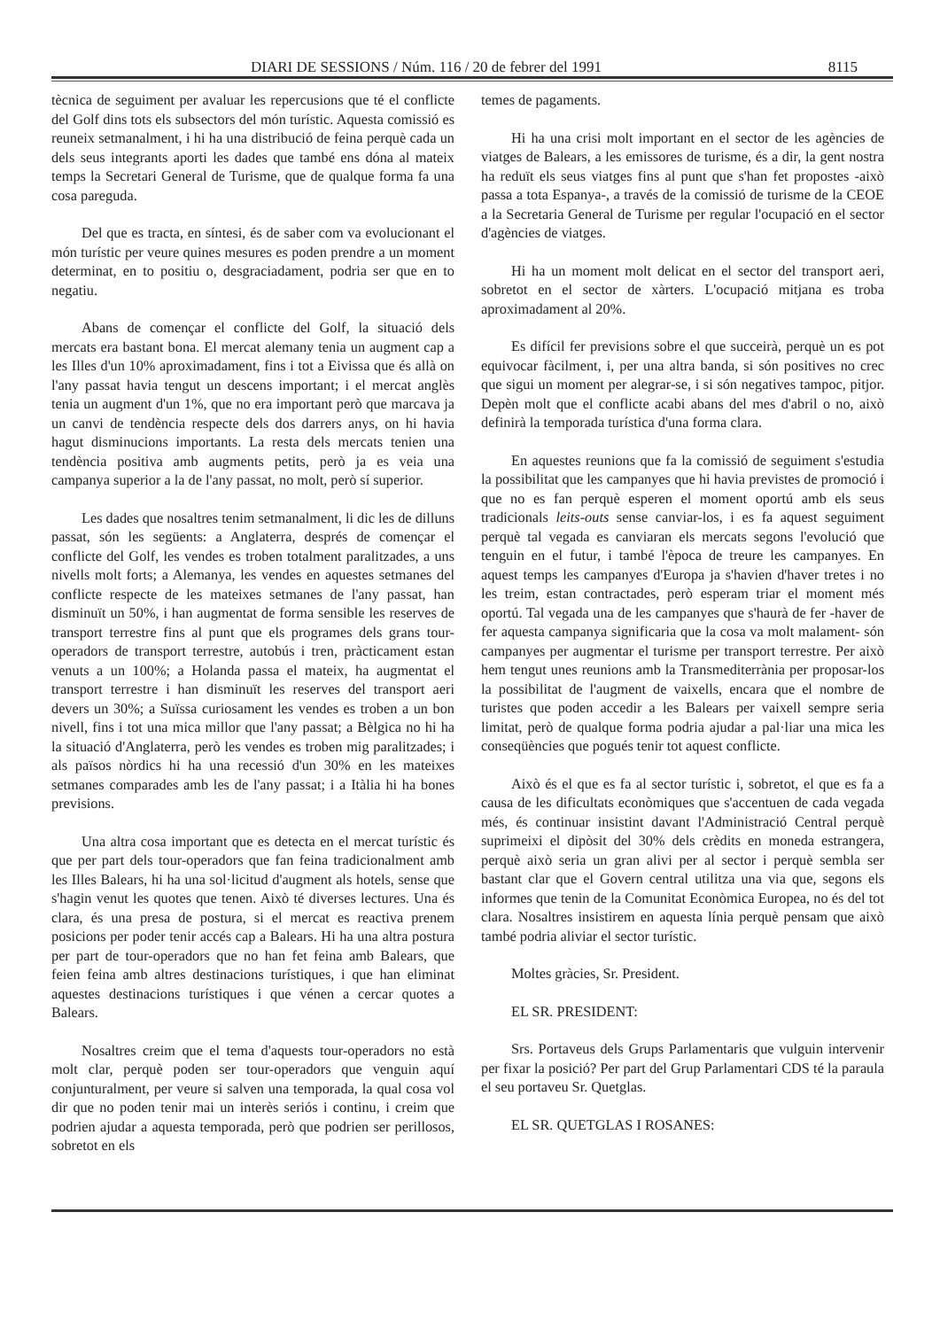DIARI DE SESSIONS / Núm. 116 / 20 de febrer del 1991 8115
tècnica de seguiment per avaluar les repercusions que té el conflicte del Golf dins tots els subsectors del món turístic. Aquesta comissió es reuneix setmanalment, i hi ha una distribució de feina perquè cada un dels seus integrants aporti les dades que també ens dóna al mateix temps la Secretari General de Turisme, que de qualque forma fa una cosa pareguda.
Del que es tracta, en síntesi, és de saber com va evolucionant el món turístic per veure quines mesures es poden prendre a un moment determinat, en to positiu o, desgraciadament, podria ser que en to negatiu.
Abans de començar el conflicte del Golf, la situació dels mercats era bastant bona. El mercat alemany tenia un augment cap a les Illes d'un 10% aproximadament, fins i tot a Eivissa que és allà on l'any passat havia tengut un descens important; i el mercat anglès tenia un augment d'un 1%, que no era important però que marcava ja un canvi de tendència respecte dels dos darrers anys, on hi havia hagut disminucions importants. La resta dels mercats tenien una tendència positiva amb augments petits, però ja es veia una campanya superior a la de l'any passat, no molt, però sí superior.
Les dades que nosaltres tenim setmanalment, li dic les de dilluns passat, són les següents: a Anglaterra, després de començar el conflicte del Golf, les vendes es troben totalment paralitzades, a uns nivells molt forts; a Alemanya, les vendes en aquestes setmanes del conflicte respecte de les mateixes setmanes de l'any passat, han disminuït un 50%, i han augmentat de forma sensible les reserves de transport terrestre fins al punt que els programes dels grans tour-operadors de transport terrestre, autobús i tren, pràcticament estan venuts a un 100%; a Holanda passa el mateix, ha augmentat el transport terrestre i han disminuït les reserves del transport aeri devers un 30%; a Suïssa curiosament les vendes es troben a un bon nivell, fins i tot una mica millor que l'any passat; a Bèlgica no hi ha la situació d'Anglaterra, però les vendes es troben mig paralitzades; i als països nòrdics hi ha una recessió d'un 30% en les mateixes setmanes comparades amb les de l'any passat; i a Itàlia hi ha bones previsions.
Una altra cosa important que es detecta en el mercat turístic és que per part dels tour-operadors que fan feina tradicionalment amb les Illes Balears, hi ha una sol·licitud d'augment als hotels, sense que s'hagin venut les quotes que tenen. Això té diverses lectures. Una és clara, és una presa de postura, si el mercat es reactiva prenem posicions per poder tenir accés cap a Balears. Hi ha una altra postura per part de tour-operadors que no han fet feina amb Balears, que feien feina amb altres destinacions turístiques, i que han eliminat aquestes destinacions turístiques i que vénen a cercar quotes a Balears.
Nosaltres creim que el tema d'aquests tour-operadors no està molt clar, perquè poden ser tour-operadors que venguin aquí conjunturalment, per veure si salven una temporada, la qual cosa vol dir que no poden tenir mai un interès seriós i continu, i creim que podrien ajudar a aquesta temporada, però que podrien ser perillosos, sobretot en els
temes de pagaments.
Hi ha una crisi molt important en el sector de les agències de viatges de Balears, a les emissores de turisme, és a dir, la gent nostra ha reduït els seus viatges fins al punt que s'han fet propostes -això passa a tota Espanya-, a través de la comissió de turisme de la CEOE a la Secretaria General de Turisme per regular l'ocupació en el sector d'agències de viatges.
Hi ha un moment molt delicat en el sector del transport aeri, sobretot en el sector de xàrters. L'ocupació mitjana es troba aproximadament al 20%.
Es difícil fer previsions sobre el que succeirà, perquè un es pot equivocar fàcilment, i, per una altra banda, si són positives no crec que sigui un moment per alegrar-se, i si són negatives tampoc, pitjor. Depèn molt que el conflicte acabi abans del mes d'abril o no, això definirà la temporada turística d'una forma clara.
En aquestes reunions que fa la comissió de seguiment s'estudia la possibilitat que les campanyes que hi havia previstes de promoció i que no es fan perquè esperen el moment oportú amb els seus tradicionals leits-outs sense canviar-los, i es fa aquest seguiment perquè tal vegada es canviaran els mercats segons l'evolució que tenguin en el futur, i també l'època de treure les campanyes. En aquest temps les campanyes d'Europa ja s'havien d'haver tretes i no les treim, estan contractades, però esperam triar el moment més oportú. Tal vegada una de les campanyes que s'haurà de fer -haver de fer aquesta campanya significaria que la cosa va molt malament- són campanyes per augmentar el turisme per transport terrestre. Per això hem tengut unes reunions amb la Transmediterrània per proposar-los la possibilitat de l'augment de vaixells, encara que el nombre de turistes que poden accedir a les Balears per vaixell sempre seria limitat, però de qualque forma podria ajudar a pal·liar una mica les conseqüències que pogués tenir tot aquest conflicte.
Això és el que es fa al sector turístic i, sobretot, el que es fa a causa de les dificultats econòmiques que s'accentuen de cada vegada més, és continuar insistint davant l'Administració Central perquè suprimeixi el dipòsit del 30% dels crèdits en moneda estrangera, perquè això seria un gran alivi per al sector i perquè sembla ser bastant clar que el Govern central utilitza una via que, segons els informes que tenin de la Comunitat Econòmica Europea, no és del tot clara. Nosaltres insistirem en aquesta línia perquè pensam que això també podria aliviar el sector turístic.
Moltes gràcies, Sr. President.
EL SR. PRESIDENT:
Srs. Portaveus dels Grups Parlamentaris que vulguin intervenir per fixar la posició? Per part del Grup Parlamentari CDS té la paraula el seu portaveu Sr. Quetglas.
EL SR. QUETGLAS I ROSANES: